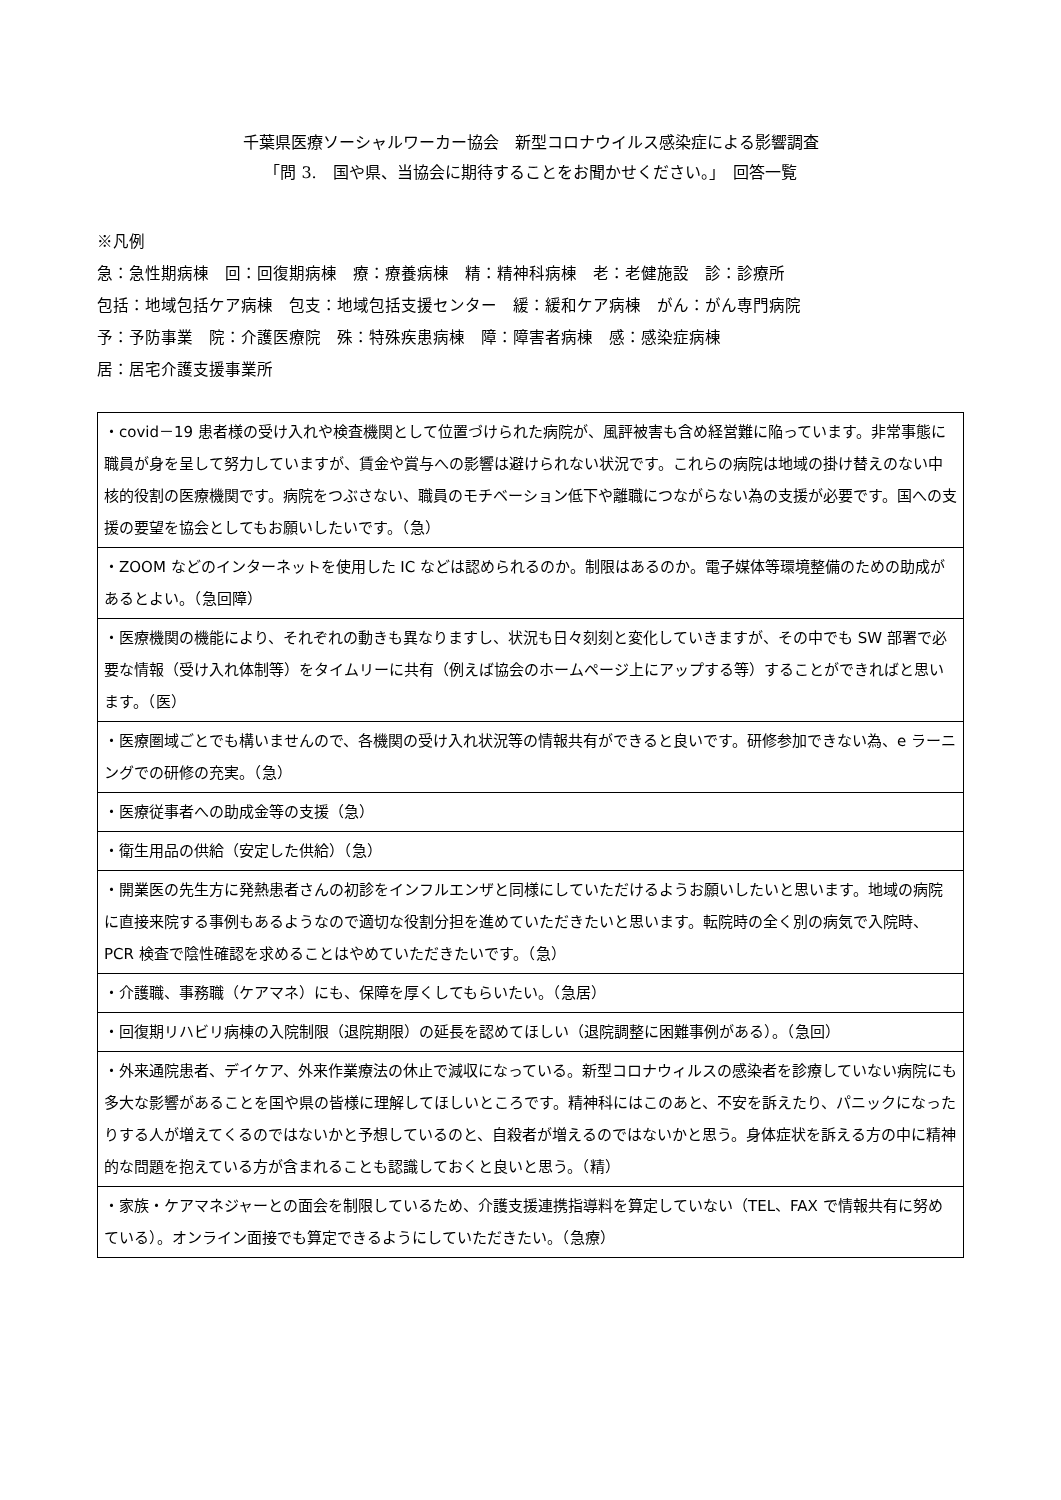千葉県医療ソーシャルワーカー協会　新型コロナウイルス感染症による影響調査
「問 3.　国や県、当協会に期待することをお聞かせください。」　回答一覧
※凡例
急：急性期病棟　回：回復期病棟　療：療養病棟　精：精神科病棟　老：老健施設　診：診療所
包括：地域包括ケア病棟　包支：地域包括支援センター　緩：緩和ケア病棟　がん：がん専門病院
予：予防事業　院：介護医療院　殊：特殊疾患病棟　障：障害者病棟　感：感染症病棟
居：居宅介護支援事業所
| ・covid－19 患者様の受け入れや検査機関として位置づけられた病院が、風評被害も含め経営難に陥っています。非常事態に職員が身を呈して努力していますが、賃金や賞与への影響は避けられない状況です。これらの病院は地域の掛け替えのない中核的役割の医療機関です。病院をつぶさない、職員のモチベーション低下や離職につながらない為の支援が必要です。国への支援の要望を協会としてもお願いしたいです。（急） |
| ・ZOOM などのインターネットを使用した IC などは認められるのか。制限はあるのか。電子媒体等環境整備のための助成があるとよい。（急回障） |
| ・医療機関の機能により、それぞれの動きも異なりますし、状況も日々刻刻と変化していきますが、その中でも SW 部署で必要な情報（受け入れ体制等）をタイムリーに共有（例えば協会のホームページ上にアップする等）することができればと思います。（医） |
| ・医療圏域ごとでも構いませんので、各機関の受け入れ状況等の情報共有ができると良いです。研修参加できない為、e ラーニングでの研修の充実。（急） |
| ・医療従事者への助成金等の支援（急） |
| ・衛生用品の供給（安定した供給）（急） |
| ・開業医の先生方に発熱患者さんの初診をインフルエンザと同様にしていただけるようお願いしたいと思います。地域の病院に直接来院する事例もあるようなので適切な役割分担を進めていただきたいと思います。転院時の全く別の病気で入院時、PCR 検査で陰性確認を求めることはやめていただきたいです。（急） |
| ・介護職、事務職（ケアマネ）にも、保障を厚くしてもらいたい。（急居） |
| ・回復期リハビリ病棟の入院制限（退院期限）の延長を認めてほしい（退院調整に困難事例がある）。（急回） |
| ・外来通院患者、デイケア、外来作業療法の休止で減収になっている。新型コロナウィルスの感染者を診療していない病院にも多大な影響があることを国や県の皆様に理解してほしいところです。精神科にはこのあと、不安を訴えたり、パニックになったりする人が増えてくるのではないかと予想しているのと、自殺者が増えるのではないかと思う。身体症状を訴える方の中に精神的な問題を抱えている方が含まれることも認識しておくと良いと思う。（精） |
| ・家族・ケアマネジャーとの面会を制限しているため、介護支援連携指導料を算定していない（TEL、FAX で情報共有に努めている）。オンライン面接でも算定できるようにしていただきたい。（急療） |